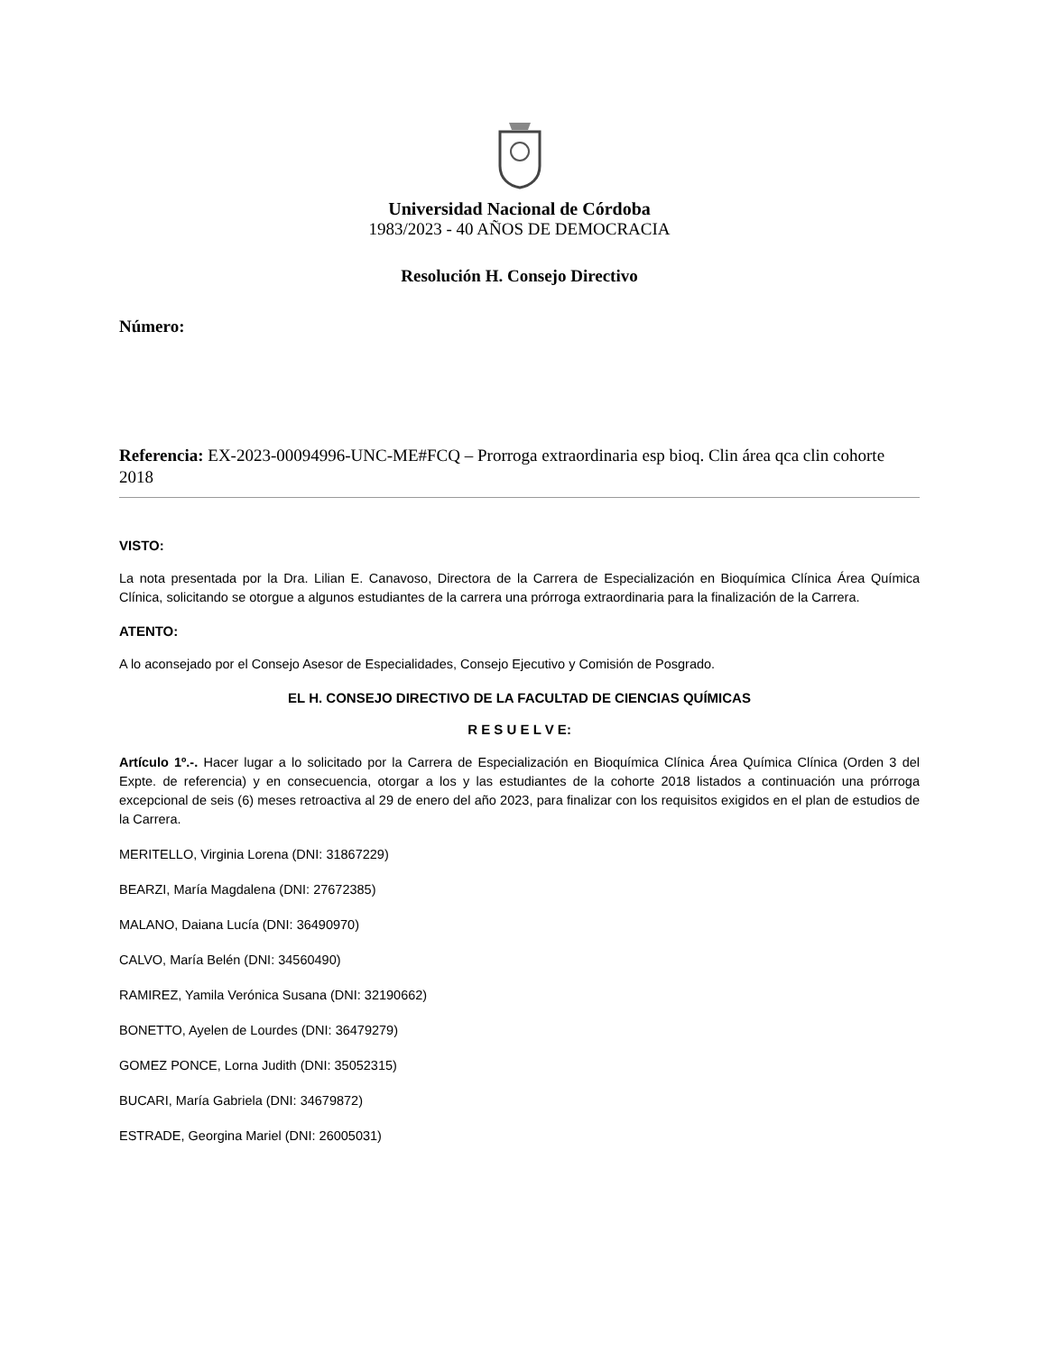Universidad Nacional de Córdoba
1983/2023 - 40 AÑOS DE DEMOCRACIA
Resolución H. Consejo Directivo
Número:
Referencia: EX-2023-00094996-UNC-ME#FCQ – Prorroga extraordinaria esp bioq. Clin área qca clin cohorte 2018
VISTO:
La nota presentada por la Dra. Lilian E. Canavoso, Directora de la Carrera de Especialización en Bioquímica Clínica Área Química Clínica, solicitando se otorgue a algunos estudiantes de la carrera una prórroga extraordinaria para la finalización de la Carrera.
ATENTO:
A lo aconsejado por el Consejo Asesor de Especialidades, Consejo Ejecutivo y Comisión de Posgrado.
EL H. CONSEJO DIRECTIVO DE LA FACULTAD DE CIENCIAS QUÍMICAS
R E S U E L V E:
Artículo 1º.-. Hacer lugar a lo solicitado por la Carrera de Especialización en Bioquímica Clínica Área Química Clínica (Orden 3 del Expte. de referencia) y en consecuencia, otorgar a los y las estudiantes de la cohorte 2018 listados a continuación una prórroga excepcional de seis (6) meses retroactiva al 29 de enero del año 2023, para finalizar con los requisitos exigidos en el plan de estudios de la Carrera.
MERITELLO, Virginia Lorena (DNI: 31867229)
BEARZI, María Magdalena (DNI: 27672385)
MALANO, Daiana Lucía (DNI: 36490970)
CALVO, María Belén (DNI: 34560490)
RAMIREZ, Yamila Verónica Susana (DNI: 32190662)
BONETTO, Ayelen de Lourdes (DNI: 36479279)
GOMEZ PONCE, Lorna Judith (DNI: 35052315)
BUCARI, María Gabriela (DNI: 34679872)
ESTRADE, Georgina Mariel (DNI: 26005031)